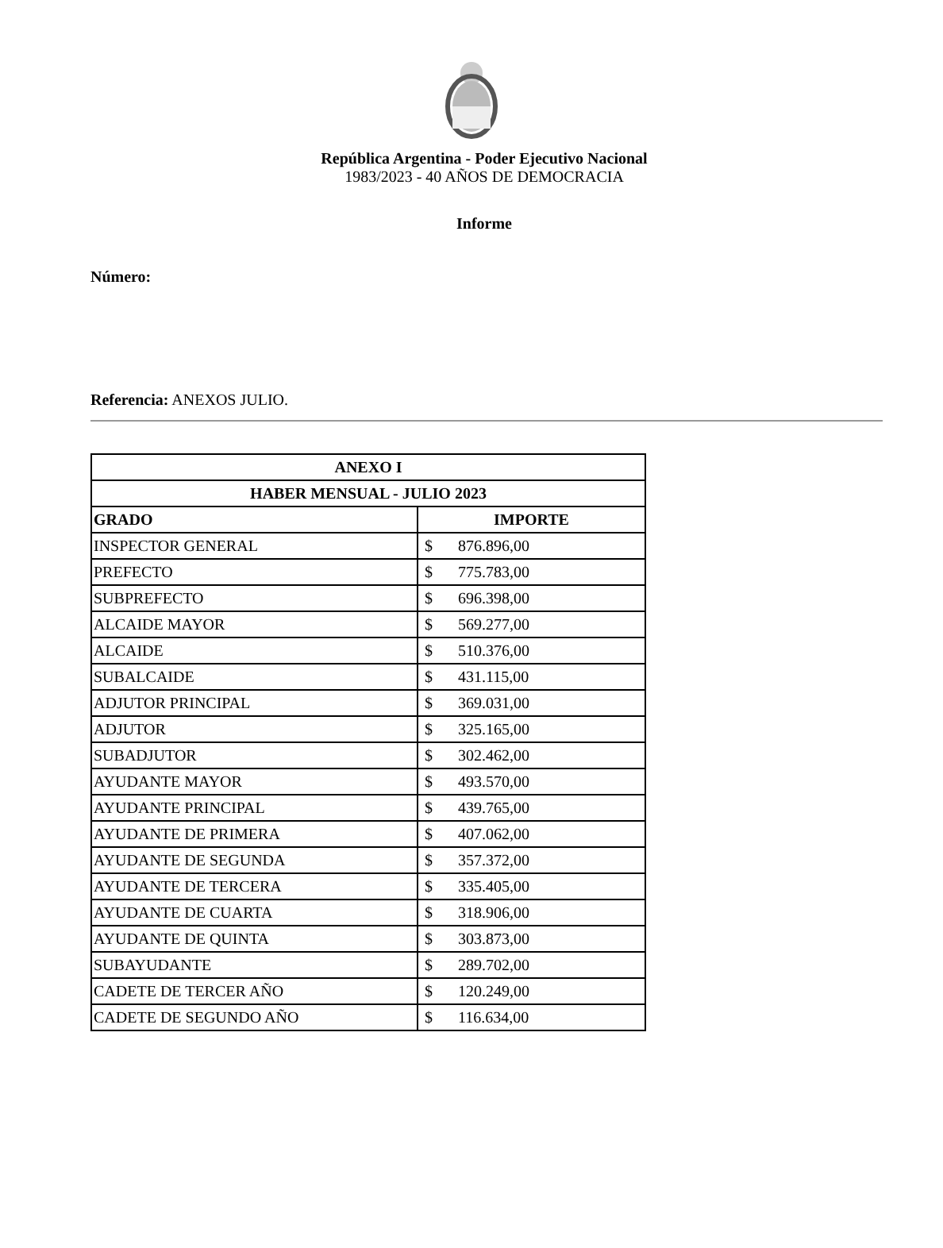República Argentina - Poder Ejecutivo Nacional
1983/2023 - 40 AÑOS DE DEMOCRACIA
Informe
Número:
Referencia: ANEXOS JULIO.
| ANEXO I | |
| --- | --- |
| HABER MENSUAL - JULIO 2023 | |
| GRADO | IMPORTE |
| INSPECTOR GENERAL | $ 876.896,00 |
| PREFECTO | $ 775.783,00 |
| SUBPREFECTO | $ 696.398,00 |
| ALCAIDE MAYOR | $ 569.277,00 |
| ALCAIDE | $ 510.376,00 |
| SUBALCAIDE | $ 431.115,00 |
| ADJUTOR PRINCIPAL | $ 369.031,00 |
| ADJUTOR | $ 325.165,00 |
| SUBADJUTOR | $ 302.462,00 |
| AYUDANTE MAYOR | $ 493.570,00 |
| AYUDANTE PRINCIPAL | $ 439.765,00 |
| AYUDANTE DE PRIMERA | $ 407.062,00 |
| AYUDANTE DE SEGUNDA | $ 357.372,00 |
| AYUDANTE DE TERCERA | $ 335.405,00 |
| AYUDANTE DE CUARTA | $ 318.906,00 |
| AYUDANTE DE QUINTA | $ 303.873,00 |
| SUBAYUDANTE | $ 289.702,00 |
| CADETE DE TERCER AÑO | $ 120.249,00 |
| CADETE DE SEGUNDO AÑO | $ 116.634,00 |